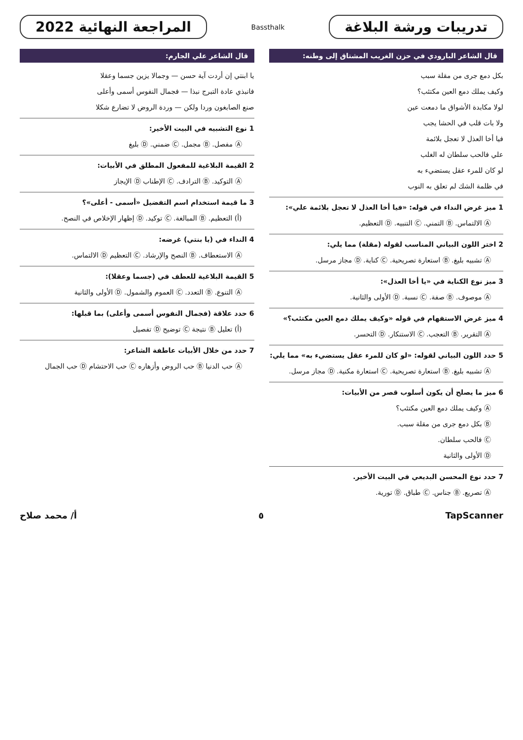تدريبات ورشة البلاغة
Bassthalk
المراجعة النهائية 2022
قال الشاعر البارودي في حزن الغريب المشتاق إلى وطنه:
بكل دمع جرى من مقلة سبب
وكيف يملك دمع العين مكتئب؟
لولا مكابدة الأشواق ما دمعت عين
ولا بات قلب في الحشا يجب
فيا أخا العذل لا تعجل بلائمة
علي فالحب سلطان له الغلب
لو كان للمرء عقل يستضيء به
في ظلمة الشك لم تعلق به النوب
1 ميز غرض النداء في قوله: «فيا أخا العذل لا تعجل بلائمة علي»:
Ⓐ الالتماس. Ⓑ التمني. Ⓒ التنبيه. Ⓓ التعظيم.
2 اختر اللون البياني المناسب لقوله (مقلة) مما يلي:
Ⓐ تشبيه بليغ. Ⓑ استعارة تصريحية. Ⓒ كناية. Ⓓ مجاز مرسل.
3 ميز نوع الكناية في «يا أخا العذل»:
Ⓐ موصوف. Ⓑ صفة. Ⓒ نسبة. Ⓓ الأولى والثانية.
4 ميز غرض الاستفهام في قوله «وكيف يملك دمع العين مكتئب؟»
Ⓐ التقرير. Ⓑ التعجب. Ⓒ الاستنكار. Ⓓ التحسر.
5 حدد اللون البياني لقوله: «لو كان للمرء عقل يستضيء به» مما يلي:
Ⓐ تشبيه بليغ. Ⓑ استعارة تصريحية. Ⓒ استعارة مكنية. Ⓓ مجاز مرسل.
6 ميز ما يصلح أن يكون أسلوب قصر من الأبيات:
Ⓐ وكيف يملك دمع العين مكتئب؟
Ⓑ بكل دمع جرى من مقلة سبب.
Ⓒ فالحب سلطان.
Ⓓ الأولى والثانية
7 حدد نوع المحسن البديعي في البيت الأخير.
Ⓐ تصريع. Ⓑ جناس. Ⓒ طباق. Ⓓ تورية.
قال الشاعر علي الجارم:
يا ابنتي إن أردت آية حسن — وجمالا يزين جسما وعقلا
فانبذي عادة التبرج نبذا — فجمال النفوس أسمى وأعلى
صنع الصابغون وردا ولكن — وردة الروض لا تضارع شكلا
1 نوع التشبيه في البيت الأخير:
Ⓐ مفصل. Ⓑ مجمل. Ⓒ ضمني. Ⓓ بليغ
2 القيمة البلاغية للمفعول المطلق في الأبيات:
Ⓐ التوكيد. Ⓑ الترادف. Ⓒ الإطناب Ⓓ الإيجاز
3 ما قيمة استخدام اسم التفضيل «أسمى - أعلى»؟
(أ) التعظيم. Ⓑ المبالغة. Ⓒ توكيد. Ⓓ إظهار الإخلاص في النصح.
4 النداء في (يا بنتي) غرضه:
Ⓐ الاستعطاف. Ⓑ النصح والإرشاد. Ⓒ التعظيم Ⓓ الالتماس.
5 القيمة البلاغية للعطف في (جسما وعقلا):
Ⓐ التنوع. Ⓑ التعدد. Ⓒ العموم والشمول. Ⓓ الأولى والثانية
6 حدد علاقة (فجمال النفوس أسمى وأعلى) بما قبلها:
(أ) تعليل Ⓑ نتيجة Ⓒ توضيح Ⓓ تفصيل
7 حدد من خلال الأبيات عاطفة الشاعر:
Ⓐ حب الدنيا Ⓑ حب الروض وأزهاره Ⓒ حب الاحتشام Ⓓ حب الجمال
TapScanner ٥ أ/ محمد صلاح